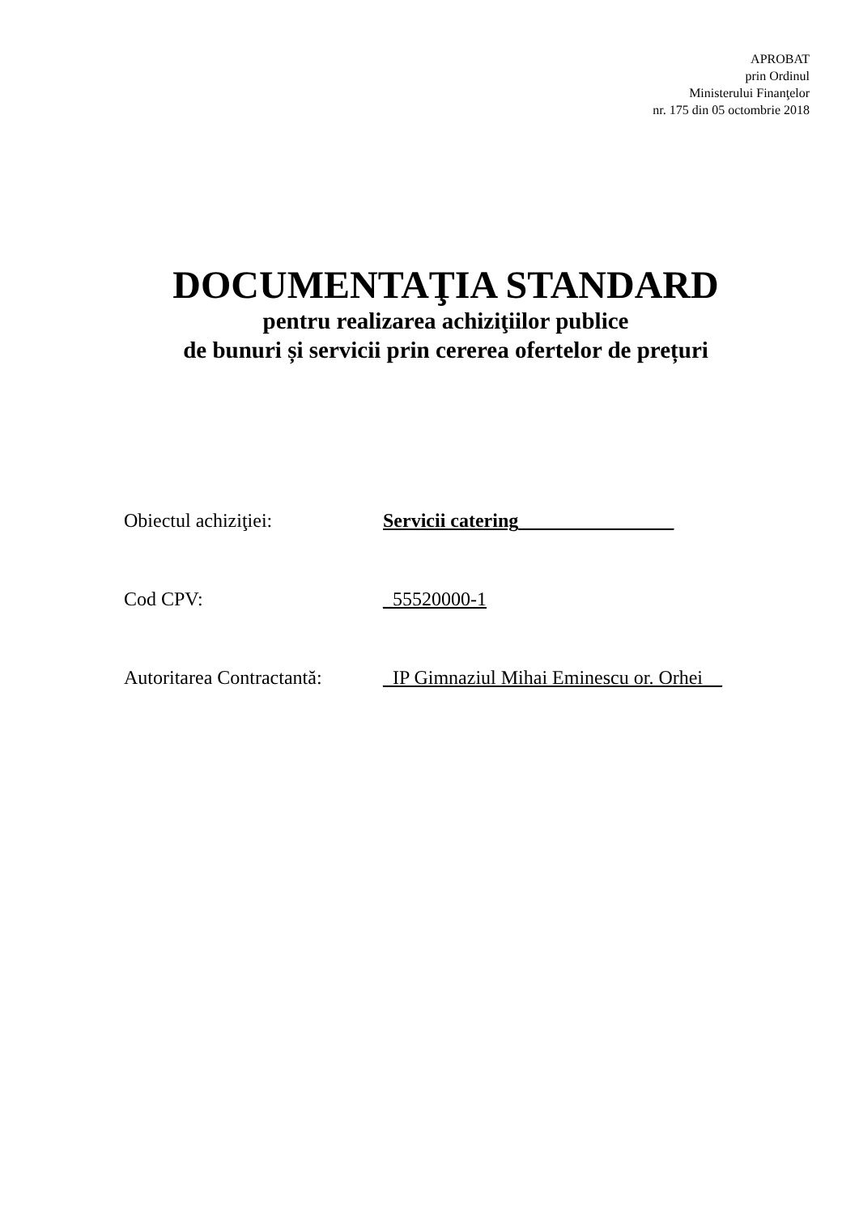APROBAT
prin Ordinul
Ministerului Finanţelor
nr. 175 din 05 octombrie 2018
DOCUMENTAŢIA STANDARD
pentru realizarea achiziţiilor publice
de bunuri și servicii prin cererea ofertelor de prețuri
Obiectul achiziţiei: Servicii catering________________
Cod CPV: _55520000-1
Autoritarea Contractantă:
_IP Gimnaziul Mihai Eminescu or. Orhei__